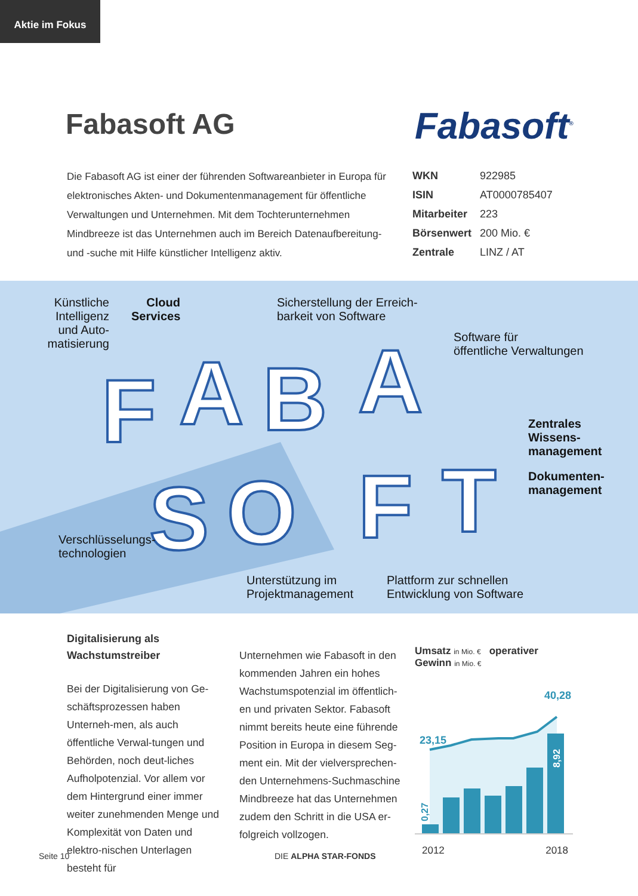Aktie im Fokus
Fabasoft AG Fabasoft<sup>®</sup>
Die Fabasoft AG ist einer der führenden Softwareanbieter in Europa für elektronisches Akten- und Dokumentenmanagement für öffentliche Verwaltungen und Unternehmen. Mit dem Tochterunternehmen Mindbreeze ist das Unternehmen auch im Bereich Datenaufbereitung- und -suche mit Hilfe künstlicher Intelligenz aktiv.
| WKN | 922985 |
| ISIN | AT0000785407 |
| Mitarbeiter | 223 |
| Börsenwert | 200 Mio. € |
| Zentrale | LINZ / AT |
F
A
B
A
S
O
F
T
Künstliche Intelligenz und Auto-matisierung
Cloud Services
Sicherstellung der Erreich-
barkeit von Software
Software für
öffentliche Verwaltungen
Zentrales
Wissens-
management
Dokumenten-
management
Verschlüsselungs-
technologien
Unterstützung im
Projektmanagement
Plattform zur schnellen
Entwicklung von Software
Digitalisierung als
Wachstumstreiber
Bei der Digitalisierung von Ge-schäftsprozessen haben Unterneh-men, als auch öffentliche Verwal-tungen und Behörden, noch deut-liches Aufholpotenzial. Vor allem vor dem Hintergrund einer immer weiter zunehmenden Menge und Komplexität von Daten und elektro-nischen Unterlagen besteht für
Unternehmen wie Fabasoft in den kommenden Jahren ein hohes Wachstumspotenzial im öffentlich-en und privaten Sektor. Fabasoft nimmt bereits heute eine führende Position in Europa in diesem Seg-ment ein. Mit der vielversprechen-den Unternehmens-Suchmaschine Mindbreeze hat das Unternehmen zudem den Schritt in die USA er-folgreich vollzogen.
Umsatz in Mio. € operativer Gewinn in Mio. €
23,15
40,28
0,27
8,92
2012 2018
Seite 10 DIE ALPHA STAR-FONDS